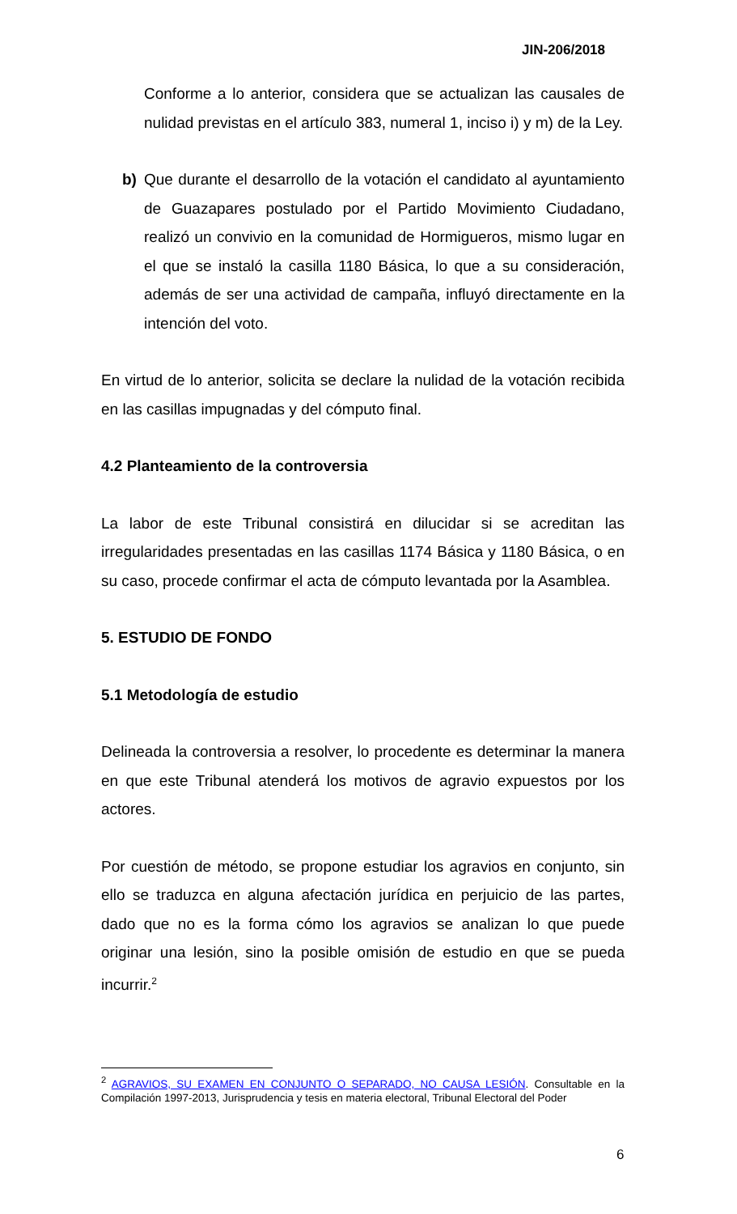JIN-206/2018
Conforme a lo anterior, considera que se actualizan las causales de nulidad previstas en el artículo 383, numeral 1, inciso i) y m) de la Ley.
b) Que durante el desarrollo de la votación el candidato al ayuntamiento de Guazapares postulado por el Partido Movimiento Ciudadano, realizó un convivio en la comunidad de Hormigueros, mismo lugar en el que se instaló la casilla 1180 Básica, lo que a su consideración, además de ser una actividad de campaña, influyó directamente en la intención del voto.
En virtud de lo anterior, solicita se declare la nulidad de la votación recibida en las casillas impugnadas y del cómputo final.
4.2 Planteamiento de la controversia
La labor de este Tribunal consistirá en dilucidar si se acreditan las irregularidades presentadas en las casillas 1174 Básica y 1180 Básica, o en su caso, procede confirmar el acta de cómputo levantada por la Asamblea.
5. ESTUDIO DE FONDO
5.1 Metodología de estudio
Delineada la controversia a resolver, lo procedente es determinar la manera en que este Tribunal atenderá los motivos de agravio expuestos por los actores.
Por cuestión de método, se propone estudiar los agravios en conjunto, sin ello se traduzca en alguna afectación jurídica en perjuicio de las partes, dado que no es la forma cómo los agravios se analizan lo que puede originar una lesión, sino la posible omisión de estudio en que se pueda incurrir.<sup>2</sup>
<sup>2</sup> AGRAVIOS, SU EXAMEN EN CONJUNTO O SEPARADO, NO CAUSA LESIÓN. Consultable en la Compilación 1997-2013, Jurisprudencia y tesis en materia electoral, Tribunal Electoral del Poder
6